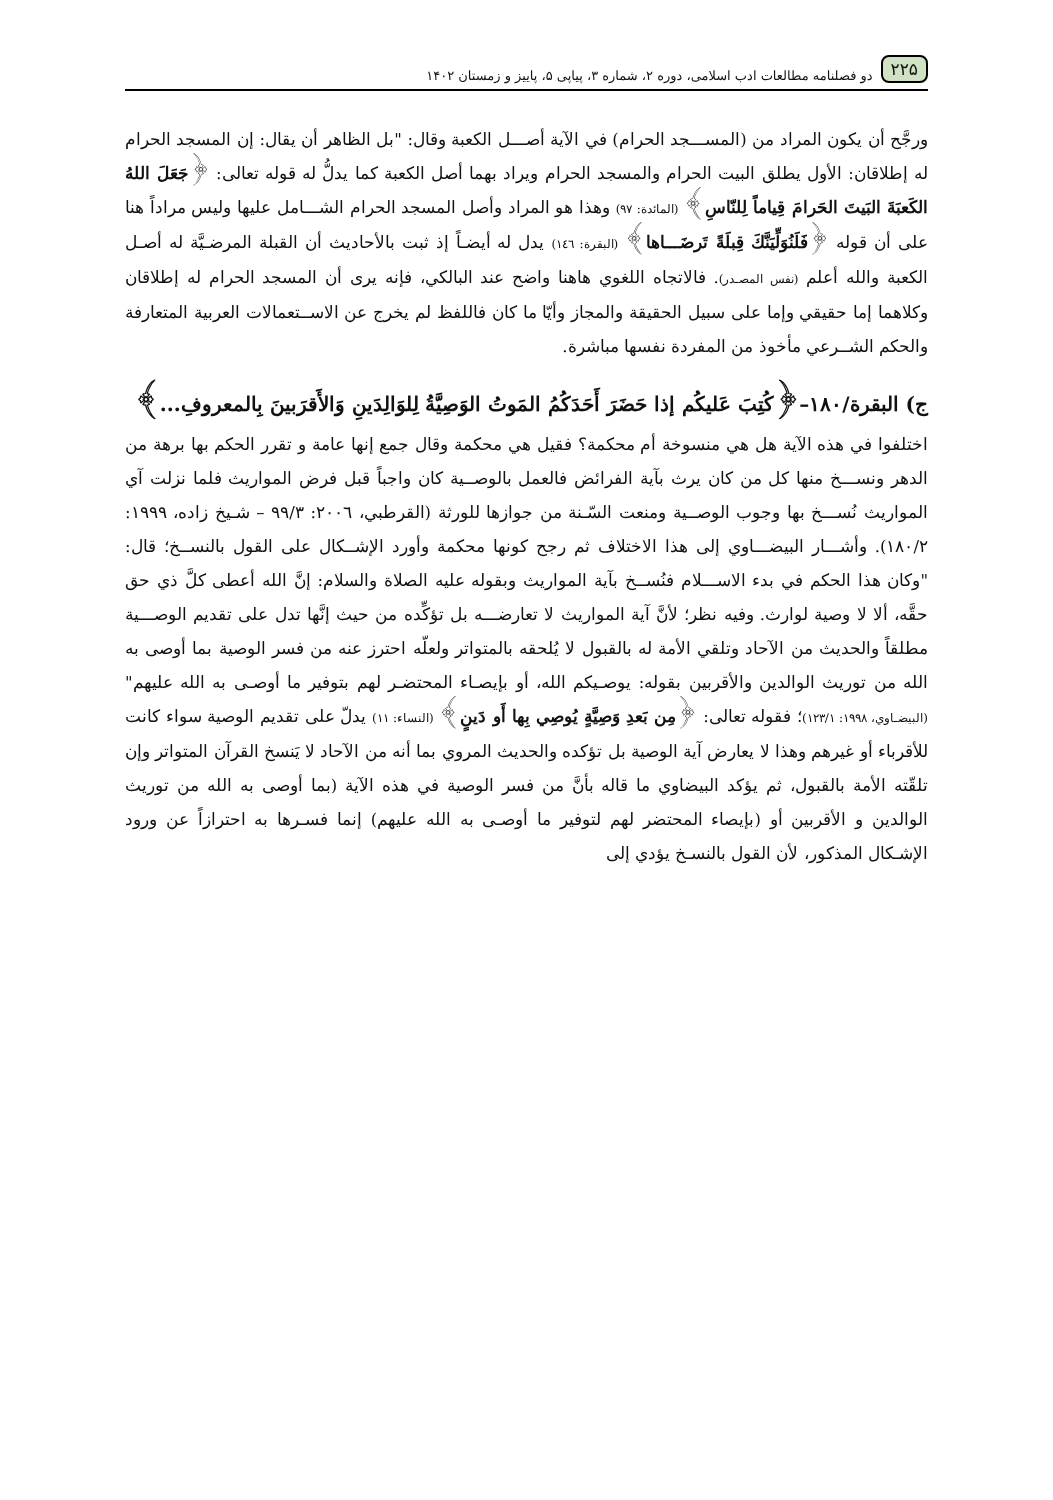۲۲۵ دو فصلنامه مطالعات ادب اسلامی، دوره ۲، شماره ۳، پیاپی ۵، پاییز و زمستان ۱۴۰۲
ورجَّح أن يكون المراد من (المســـجد الحرام) في الآية أصـــل الكعبة وقال: "بل الظاهر أن يقال: إن المسجد الحرام له إطلاقان: الأول يطلق البيت الحرام والمسجد الحرام ويراد بهما أصل الكعبة كما يدلُّ له قوله تعالى: ﴿جَعَلَ اللهُ الكَعبَةَ البَيتَ الحَرامَ قِياماً لِلنّاسِ﴾ (المائدة: ٩٧) وهذا هو المراد وأصل المسجد الحرام الشـــامل عليها وليس مراداً هنا على أن قوله ﴿فَلَنُوَلِّيَنَّكَ قِبلَةً تَرضَـــاها﴾ (البقرة: ١٤٦) يدل له أيضـاً إذ ثبت بالأحاديث أن القبلة المرضـيَّة له أصـل الكعبة والله أعلم (نفس المصـدر). فالاتجاه اللغوي هاهنا واضح عند البالكي، فإنه يرى أن المسجد الحرام له إطلاقان وكلاهما إما حقيقي وإما على سبيل الحقيقة والمجاز وأيّا ما كان فاللفظ لم يخرج عن الاســتعمالات العربية المتعارفة والحكم الشــرعي مأخوذ من المفردة نفسها مباشرة.
ج) البقرة/١٨٠–﴿كُتِبَ عَليكُم إذا حَضَرَ أَحَدَكُمُ المَوتُ الوَصِيَّةُ لِلوَالِدَينِ وَالأَقرَبينَ بِالمعروفِ...﴾
اختلفوا في هذه الآية هل هي منسوخة أم محكمة؟ فقيل هي محكمة وقال جمع إنها عامة و تقرر الحكم بها برهة من الدهر ونســـخ منها كل من كان يرث بآية الفرائض فالعمل بالوصــية كان واجباً قبل فرض المواريث فلما نزلت آي المواريث نُســـخ بها وجوب الوصــية ومنعت السّـنة من جوازها للورثة (القرطبي، ٢٠٠٦: ٩٩/٣ – شـيخ زاده، ١٩٩٩: ١٨٠/٢). وأشـــار البيضـــاوي إلى هذا الاختلاف ثم رجح كونها محكمة وأورد الإشــكال على القول بالنســخ؛ قال: "وكان هذا الحكم في بدء الاســـلام فنُســخ بآية المواريث وبقوله عليه الصلاة والسلام: إنَّ الله أعطى كلَّ ذي حق حقَّه، ألا لا وصية لوارث. وفيه نظر؛ لأنَّ آية المواريث لا تعارضـــه بل تؤكِّده من حيث إنَّها تدل على تقديم الوصـــية مطلقاً والحديث من الآحاد وتلقي الأمة له بالقبول لا يُلحقه بالمتواتر ولعلّه احترز عنه من فسر الوصية بما أوصى به الله من توريث الوالدين والأقربين بقوله: يوصـيكم الله، أو بإيصـاء المحتضـر لهم بتوفير ما أوصـى به الله عليهم" (البيضـاوي، ١٩٩٨: ١٢٣/١)؛ فقوله تعالى: ﴿مِن بَعدِ وَصِيَّةٍ يُوصِي بِها أَو دَينٍ﴾ (النساء: ١١) يدلّ على تقديم الوصية سواء كانت للأقرباء أو غيرهم وهذا لا يعارض آية الوصية بل تؤكده والحديث المروي بما أنه من الآحاد لا يَنسخ القرآن المتواتر وإن تلقّته الأمة بالقبول، ثم يؤكد البيضاوي ما قاله بأنَّ من فسر الوصية في هذه الآية (بما أوصى به الله من توريث الوالدين و الأقربين أو (بإيصاء المحتضر لهم لتوفير ما أوصـى به الله عليهم) إنما فسـرها به احترازاً عن ورود الإشـكال المذكور، لأن القول بالنسـخ يؤدي إلى